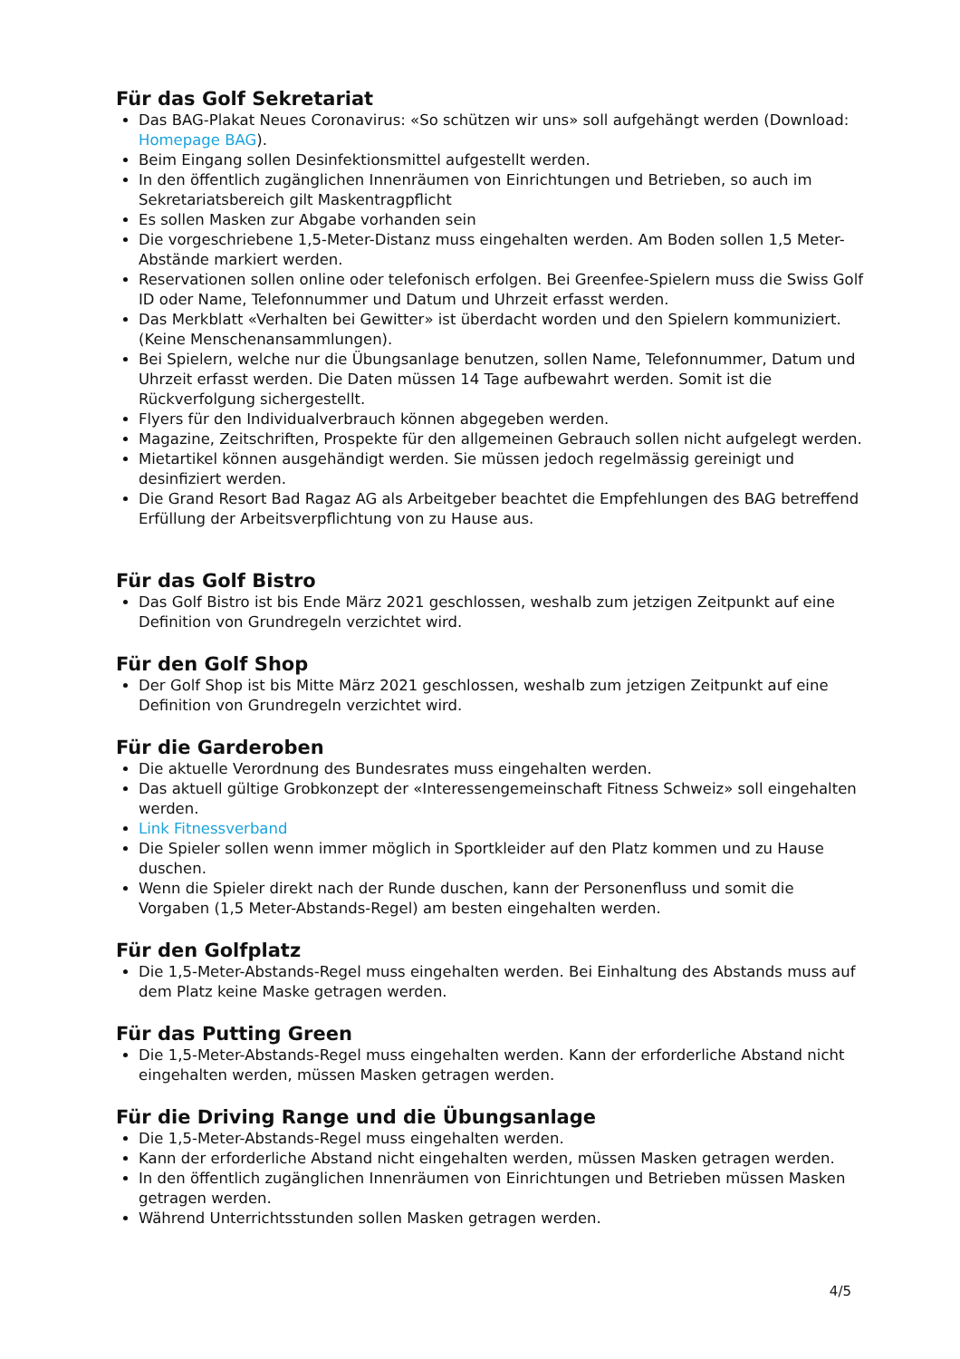Für das Golf Sekretariat
Das BAG-Plakat Neues Coronavirus: «So schützen wir uns» soll aufgehängt werden (Download: Homepage BAG).
Beim Eingang sollen Desinfektionsmittel aufgestellt werden.
In den öffentlich zugänglichen Innenräumen von Einrichtungen und Betrieben, so auch im Sekretariatsbereich gilt Maskentragpflicht
Es sollen Masken zur Abgabe vorhanden sein
Die vorgeschriebene 1,5-Meter-Distanz muss eingehalten werden. Am Boden sollen 1,5 Meter-Abstände markiert werden.
Reservationen sollen online oder telefonisch erfolgen. Bei Greenfee-Spielern muss die Swiss Golf ID oder Name, Telefonnummer und Datum und Uhrzeit erfasst werden.
Das Merkblatt «Verhalten bei Gewitter» ist überdacht worden und den Spielern kommuniziert. (Keine Menschenansammlungen).
Bei Spielern, welche nur die Übungsanlage benutzen, sollen Name, Telefonnummer, Datum und Uhrzeit erfasst werden. Die Daten müssen 14 Tage aufbewahrt werden. Somit ist die Rückverfolgung sichergestellt.
Flyers für den Individualverbrauch können abgegeben werden.
Magazine, Zeitschriften, Prospekte für den allgemeinen Gebrauch sollen nicht aufgelegt werden.
Mietartikel können ausgehändigt werden. Sie müssen jedoch regelmässig gereinigt und desinfiziert werden.
Die Grand Resort Bad Ragaz AG als Arbeitgeber beachtet die Empfehlungen des BAG betreffend Erfüllung der Arbeitsverpflichtung von zu Hause aus.
Für das Golf Bistro
Das Golf Bistro ist bis Ende März 2021 geschlossen, weshalb zum jetzigen Zeitpunkt auf eine Definition von Grundregeln verzichtet wird.
Für den Golf Shop
Der Golf Shop ist bis Mitte März 2021 geschlossen, weshalb zum jetzigen Zeitpunkt auf eine Definition von Grundregeln verzichtet wird.
Für die Garderoben
Die aktuelle Verordnung des Bundesrates muss eingehalten werden.
Das aktuell gültige Grobkonzept der «Interessengemeinschaft Fitness Schweiz» soll eingehalten werden.
Link Fitnessverband
Die Spieler sollen wenn immer möglich in Sportkleider auf den Platz kommen und zu Hause duschen.
Wenn die Spieler direkt nach der Runde duschen, kann der Personenfluss und somit die Vorgaben (1,5 Meter-Abstands-Regel) am besten eingehalten werden.
Für den Golfplatz
Die 1,5-Meter-Abstands-Regel muss eingehalten werden. Bei Einhaltung des Abstands muss auf dem Platz keine Maske getragen werden.
Für das Putting Green
Die 1,5-Meter-Abstands-Regel muss eingehalten werden. Kann der erforderliche Abstand nicht eingehalten werden, müssen Masken getragen werden.
Für die Driving Range und die Übungsanlage
Die 1,5-Meter-Abstands-Regel muss eingehalten werden.
Kann der erforderliche Abstand nicht eingehalten werden, müssen Masken getragen werden.
In den öffentlich zugänglichen Innenräumen von Einrichtungen und Betrieben müssen Masken getragen werden.
Während Unterrichtsstunden sollen Masken getragen werden.
4/5